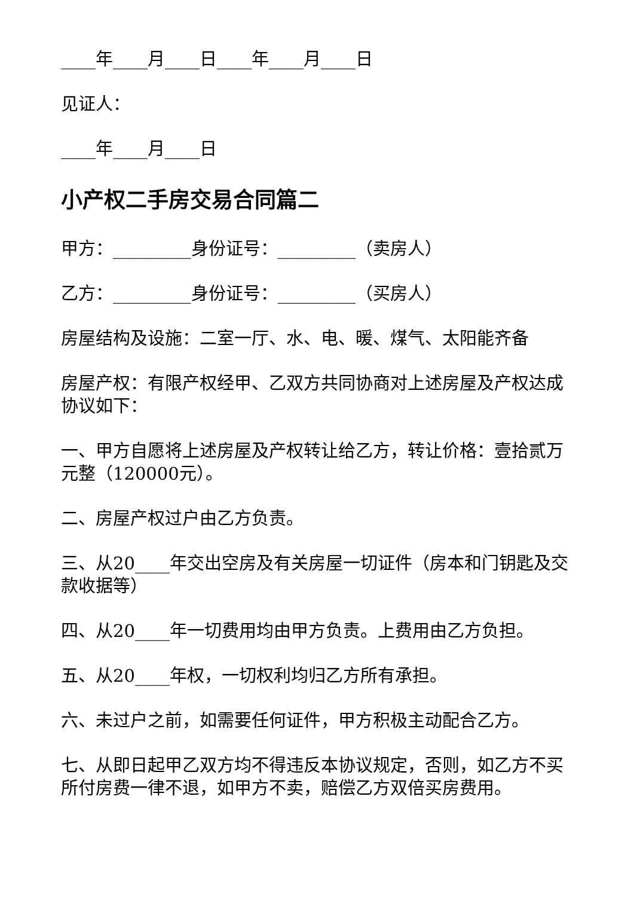____年____月____日____年____月____日
见证人：
____年____月____日
小产权二手房交易合同篇二
甲方：_________身份证号：_________（卖房人）
乙方：_________身份证号：_________（买房人）
房屋结构及设施：二室一厅、水、电、暖、煤气、太阳能齐备
房屋产权：有限产权经甲、乙双方共同协商对上述房屋及产权达成协议如下：
一、甲方自愿将上述房屋及产权转让给乙方，转让价格：壹拾贰万元整（120000元）。
二、房屋产权过户由乙方负责。
三、从20____年交出空房及有关房屋一切证件（房本和门钥匙及交款收据等）
四、从20____年一切费用均由甲方负责。上费用由乙方负担。
五、从20____年权，一切权利均归乙方所有承担。
六、未过户之前，如需要任何证件，甲方积极主动配合乙方。
七、从即日起甲乙双方均不得违反本协议规定，否则，如乙方不买所付房费一律不退，如甲方不卖，赔偿乙方双倍买房费用。